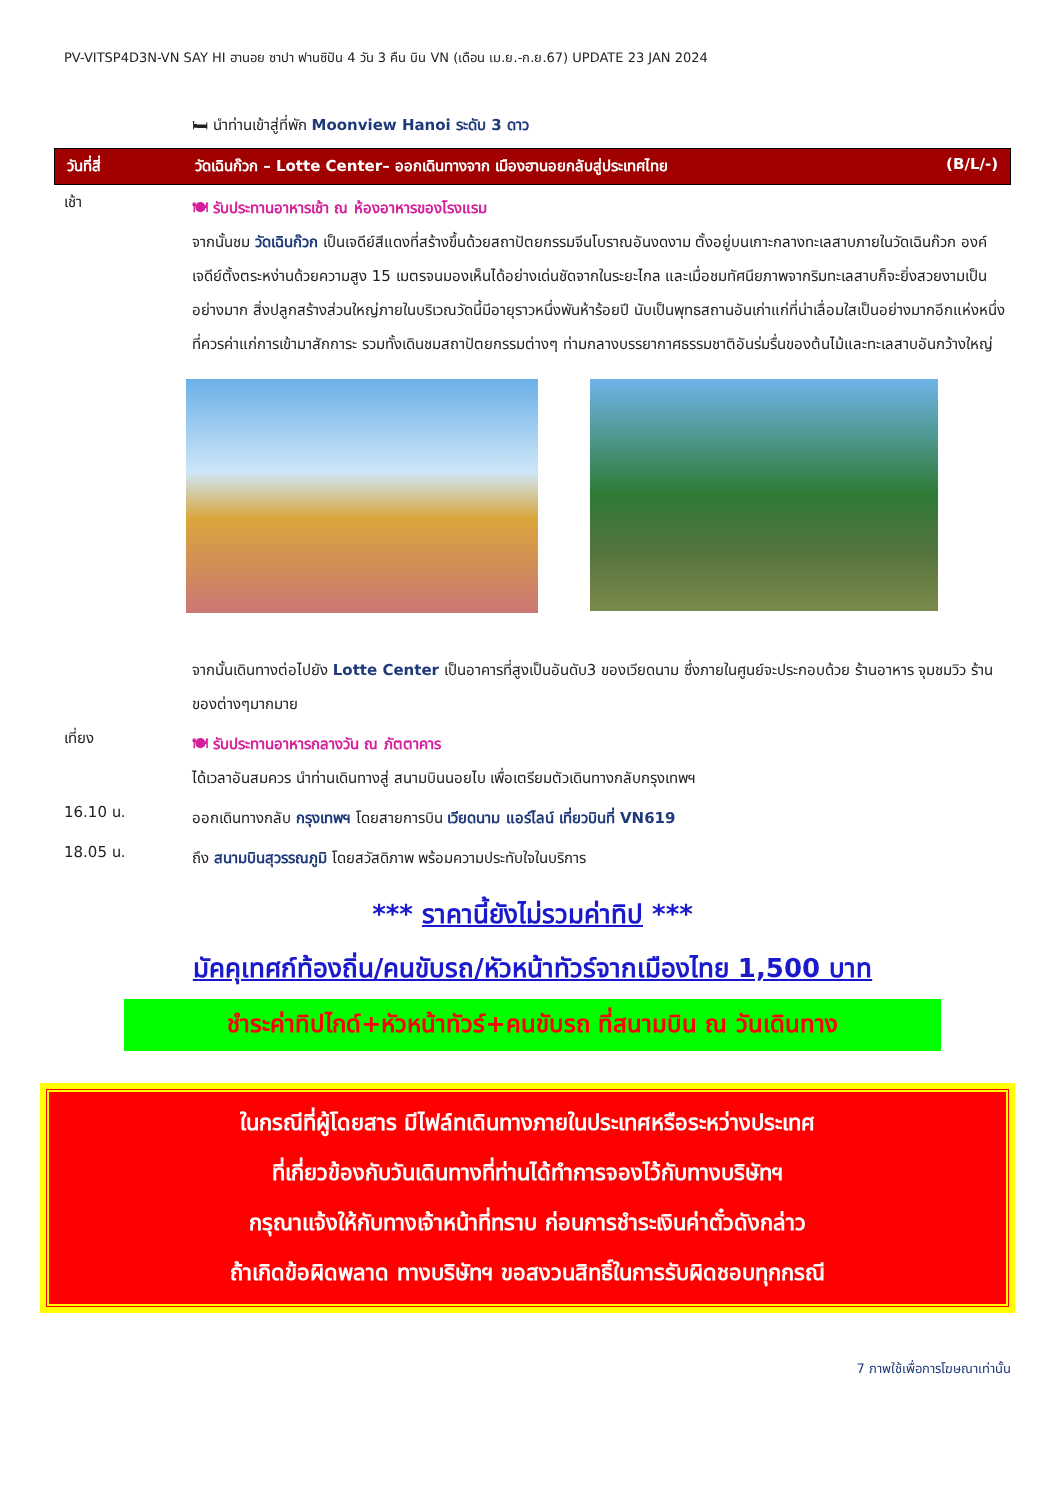PV-VITSP4D3N-VN SAY HI ฮานอย ซาปา ฟานซิปัน 4 วัน 3 คืน บิน VN (เดือน เม.ย.-ก.ย.67) UPDATE 23 JAN 2024
🛏 นำท่านเข้าสู่ที่พัก Moonview Hanoi ระดับ 3 ดาว
วันที่สี่ วัดเฉินก๊วก – Lotte Center– ออกเดินทางจาก เมืองฮานอยกลับสู่ประเทศไทย (B/L/-)
เช้า
🍽 รับประทานอาหารเช้า ณ ห้องอาหารของโรงแรม
จากนั้นชม วัดเฉินก๊วก เป็นเจดีย์สีแดงที่สร้างขึ้นด้วยสถาปัตยกรรมจีนโบราณอันงดงาม ตั้งอยู่บนเกาะกลางทะเลสาบภายในวัดเฉินก๊วก องค์เจดีย์ตั้งตระหง่านด้วยความสูง 15 เมตรจนมองเห็นได้อย่างเด่นชัดจากในระยะไกล และเมื่อชมทัศนียภาพจากริมทะเลสาบก็จะยิ่งสวยงามเป็นอย่างมาก สิ่งปลูกสร้างส่วนใหญ่ภายในบริเวณวัดนี้มีอายุราวหนึ่งพันห้าร้อยปี นับเป็นพุทธสถานอันเก่าแก่ที่น่าเลื่อมใสเป็นอย่างมากอีกแห่งหนึ่งที่ควรค่าแก่การเข้ามาสักการะ รวมทั้งเดินชมสถาปัตยกรรมต่างๆ ท่ามกลางบรรยากาศธรรมชาติอันร่มรื่นของต้นไม้และทะเลสาบอันกว้างใหญ่
จากนั้นเดินทางต่อไปยัง Lotte Center เป็นอาคารที่สูงเป็นอันดับ3 ของเวียดนาม ซึ่งภายในศูนย์จะประกอบด้วย ร้านอาหาร จุมชมวิว ร้านของต่างๆมากมาย
เที่ยง
🍽 รับประทานอาหารกลางวัน ณ ภัตตาคาร
ได้เวลาอันสมควร นำท่านเดินทางสู่ สนามบินนอยไบ เพื่อเตรียมตัวเดินทางกลับกรุงเทพฯ
16.10 น.
ออกเดินทางกลับ กรุงเทพฯ โดยสายการบิน เวียดนาม แอร์ไลน์ เที่ยวบินที่ VN619
18.05 น.
ถึง สนามบินสุวรรณภูมิ โดยสวัสดิภาพ พร้อมความประทับใจในบริการ
*** ราคานี้ยังไม่รวมค่าทิป ***
มัคคุเทศก์ท้องถิ่น/คนขับรถ/หัวหน้าทัวร์จากเมืองไทย 1,500 บาท
ชำระค่าทิปไกด์+หัวหน้าทัวร์+คนขับรถ ที่สนามบิน ณ วันเดินทาง
ในกรณีที่ผู้โดยสาร มีไฟล์ทเดินทางภายในประเทศหรือระหว่างประเทศ
ที่เกี่ยวข้องกับวันเดินทางที่ท่านได้ทำการจองไว้กับทางบริษัทฯ
กรุณาแจ้งให้กับทางเจ้าหน้าที่ทราบ ก่อนการชำระเงินค่าตั๋วดังกล่าว
ถ้าเกิดข้อผิดพลาด ทางบริษัทฯ ขอสงวนสิทธิ์ในการรับผิดชอบทุกกรณี
7 ภาพใช้เพื่อการโฆษณาเท่านั้น